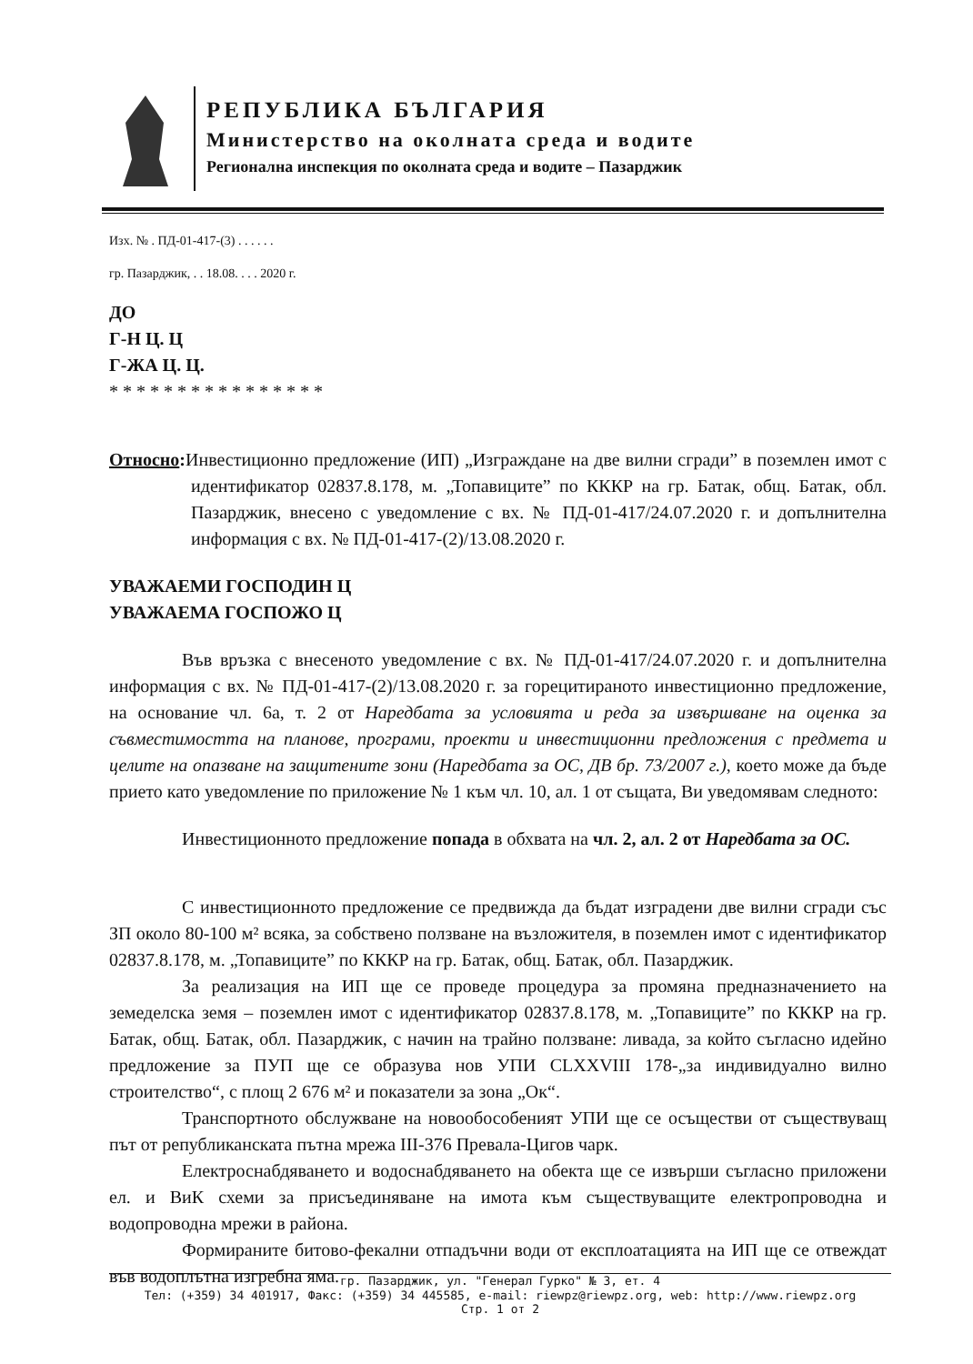РЕПУБЛИКА БЪЛГАРИЯ
Министерство на околната среда и водите
Регионална инспекция по околната среда и водите – Пазарджик
Изх. № . ПД-01-417-(3) . . . . . .
гр. Пазарджик, . . 18.08. . . . 2020 г.
ДО
Г-Н Ц. Ц
Г-ЖА Ц. Ц.
* * * * * * * * * * * * * * * *
Относно: Инвестиционно предложение (ИП) „Изграждане на две вилни сгради” в поземлен имот с идентификатор 02837.8.178, м. „Топавиците” по КККР на гр. Батак, общ. Батак, обл. Пазарджик, внесено с уведомление с вх. № ПД-01-417/24.07.2020 г. и допълнителна информация с вх. № ПД-01-417-(2)/13.08.2020 г.
УВАЖАЕМИ ГОСПОДИН Ц
УВАЖАЕМА ГОСПОЖО Ц
Във връзка с внесеното уведомление с вх. № ПД-01-417/24.07.2020 г. и допълнителна информация с вх. № ПД-01-417-(2)/13.08.2020 г. за горецитираното инвестиционно предложение, на основание чл. 6а, т. 2 от Наредбата за условията и реда за извършване на оценка за съвместимостта на планове, програми, проекти и инвестиционни предложения с предмета и целите на опазване на защитените зони (Наредбата за ОС, ДВ бр. 73/2007 г.), което може да бъде прието като уведомление по приложение № 1 към чл. 10, ал. 1 от същата, Ви уведомявам следното:
Инвестиционното предложение попада в обхвата на чл. 2, ал. 2 от Наредбата за ОС.
С инвестиционното предложение се предвижда да бъдат изградени две вилни сгради със ЗП около 80-100 м² всяка, за собствено ползване на възложителя, в поземлен имот с идентификатор 02837.8.178, м. „Топавиците” по КККР на гр. Батак, общ. Батак, обл. Пазарджик.
За реализация на ИП ще се проведе процедура за промяна предназначението на земеделска земя – поземлен имот с идентификатор 02837.8.178, м. „Топавиците” по КККР на гр. Батак, общ. Батак, обл. Пазарджик, с начин на трайно ползване: ливада, за който съгласно идейно предложение за ПУП ще се образува нов УПИ CLXXVIII 178-„за индивидуално вилно строителство“, с площ 2 676 м² и показатели за зона „Ок“.
Транспортното обслужване на новообособеният УПИ ще се осъществи от съществуващ път от републиканската пътна мрежа III-376 Превала-Цигов чарк.
Електроснабдяването и водоснабдяването на обекта ще се извърши съгласно приложени ел. и ВиК схеми за присъединяване на имота към съществуващите електропроводна и водопроводна мрежи в района.
Формираните битово-фекални отпадъчни води от експлоатацията на ИП ще се отвеждат във водоплътна изгребна яма.
гр. Пазарджик, ул. "Генерал Гурко" № 3, ет. 4
Тел: (+359) 34 401917, Факс: (+359) 34 445585, e-mail: riewpz@riewpz.org, web: http://www.riewpz.org
Стр. 1 от 2